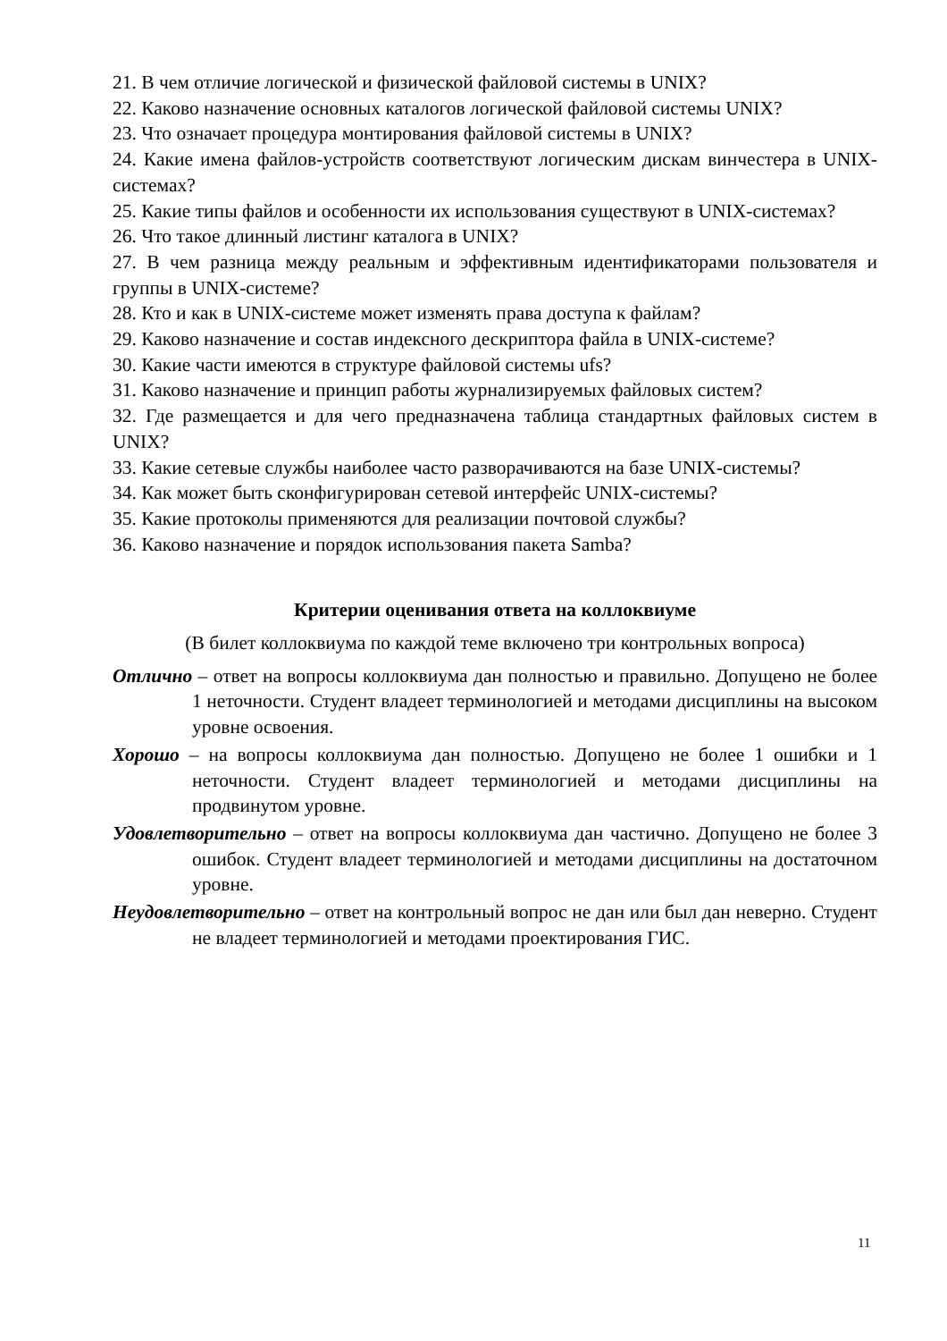21. В чем отличие логической и физической файловой системы в UNIX?
22. Каково назначение основных каталогов логической файловой системы UNIX?
23. Что означает процедура монтирования файловой системы в UNIX?
24. Какие имена файлов-устройств соответствуют логическим дискам винчестера в UNIX-системах?
25. Какие типы файлов и особенности их использования существуют в UNIX-системах?
26. Что такое длинный листинг каталога в UNIX?
27. В чем разница между реальным и эффективным идентификаторами пользователя и группы в UNIX-системе?
28. Кто и как в UNIX-системе может изменять права доступа к файлам?
29. Каково назначение и состав индексного дескриптора файла в UNIX-системе?
30. Какие части имеются в структуре файловой системы ufs?
31. Каково назначение и принцип работы журнализируемых файловых систем?
32. Где размещается и для чего предназначена таблица стандартных файловых систем в UNIX?
33. Какие сетевые службы наиболее часто разворачиваются на базе UNIX-системы?
34. Как может быть сконфигурирован сетевой интерфейс UNIX-системы?
35. Какие протоколы применяются для реализации почтовой службы?
36. Каково назначение и порядок использования пакета Samba?
Критерии оценивания ответа на коллоквиуме
(В билет коллоквиума по каждой теме включено три контрольных вопроса)
Отлично – ответ на вопросы коллоквиума дан полностью и правильно. Допущено не более 1 неточности. Студент владеет терминологией и методами дисциплины на высоком уровне освоения.
Хорошо – на вопросы коллоквиума дан полностью. Допущено не более 1 ошибки и 1 неточности. Студент владеет терминологией и методами дисциплины на продвинутом уровне.
Удовлетворительно – ответ на вопросы коллоквиума дан частично. Допущено не более 3 ошибок. Студент владеет терминологией и методами дисциплины на достаточном уровне.
Неудовлетворительно – ответ на контрольный вопрос не дан или был дан неверно. Студент не владеет терминологией и методами проектирования ГИС.
11